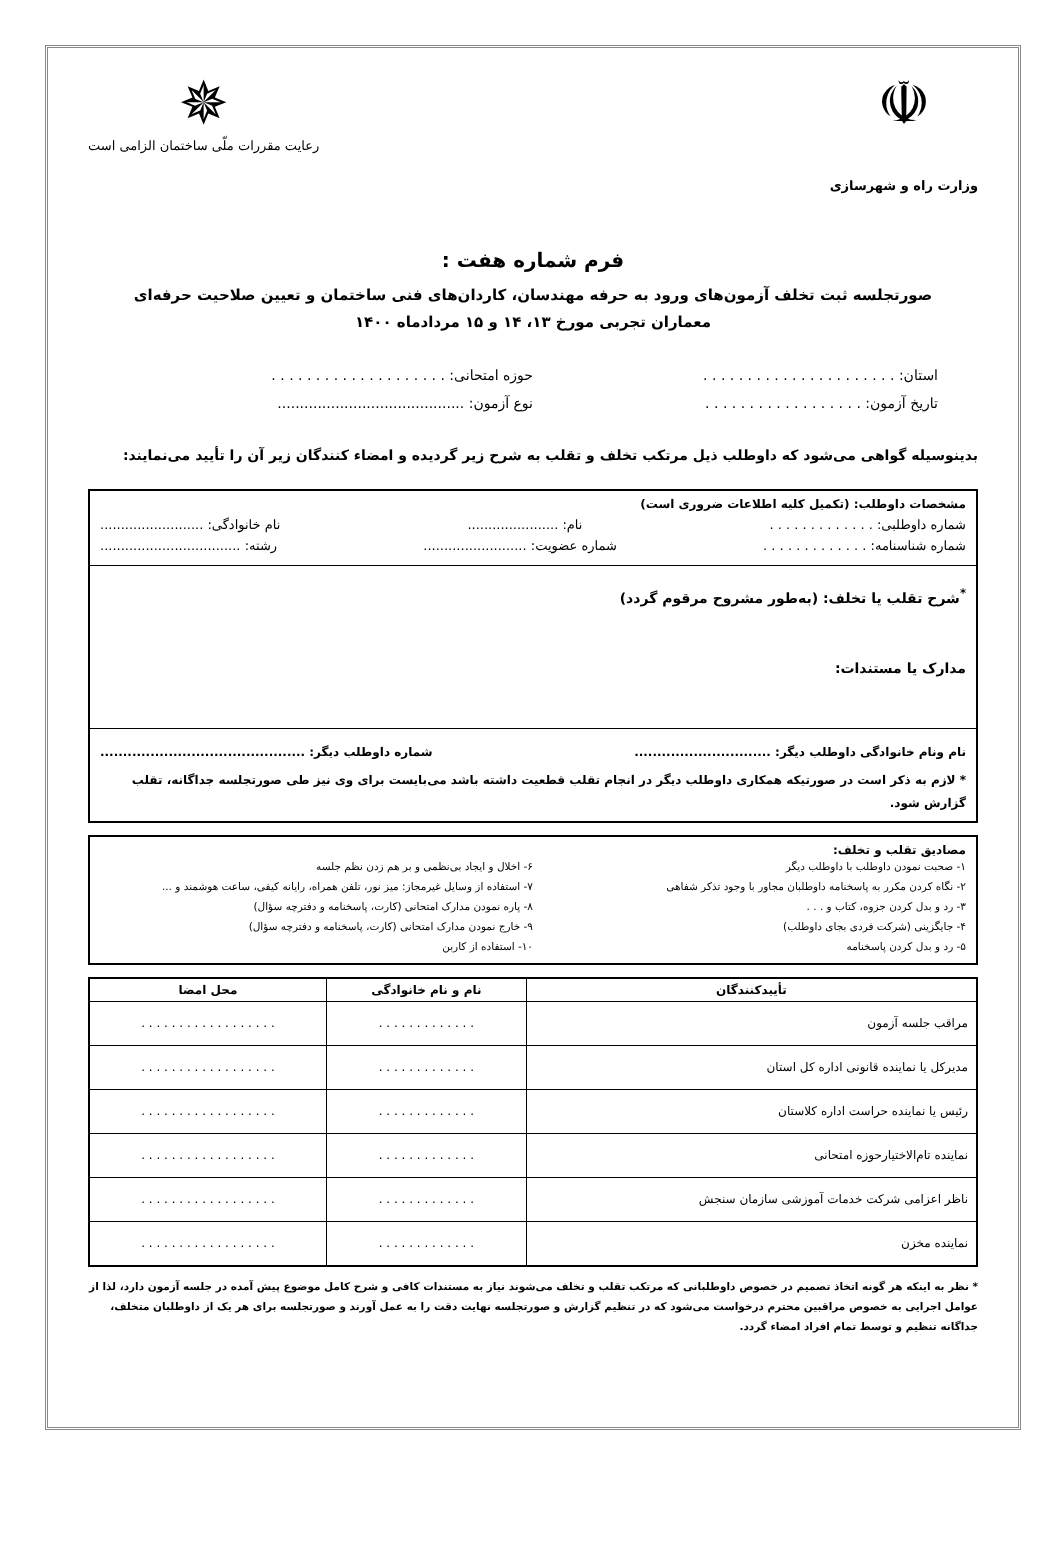☫
وزارت راه و شهرسازی
✵
رعایت مقررات ملّی ساختمان الزامی است
فرم شماره هفت :
صورتجلسه ثبت تخلف آزمون‌های ورود به حرفه مهندسان، کاردان‌های فنی ساختمان و تعیین صلاحیت حرفه‌ای
معماران تجربی مورخ ۱۳، ۱۴ و ۱۵ مردادماه ۱۴۰۰
استان: . . . . . . . . . . . . . . . . . . . . . .
حوزه امتحانی: . . . . . . . . . . . . . . . . . . . .
تاریخ آزمون: . . . . . . . . . . . . . . . . . .
نوع آزمون: ..........................................
بدینوسیله گواهی می‌شود که داوطلب ذیل مرتکب تخلف و تقلب به شرح زیر گردیده و امضاء کنندگان زیر آن را تأیید می‌نمایند:
مشخصات داوطلب: (تکمیل کلیه اطلاعات ضروری است)
شماره داوطلبی: . . . . . . . . . . . . . نام: ...................... نام خانوادگی: .........................
شماره شناسنامه: . . . . . . . . . . . . . شماره عضویت: ......................... رشته: ..................................
<sup>*</sup> شرح تقلب یا تخلف: (به‌طور مشروح مرقوم گردد)
مدارک یا مستندات:
نام ونام خانوادگی داوطلب دیگر: .............................. شماره داوطلب دیگر: .............................................
* لازم به ذکر است در صورتیکه همکاری داوطلب دیگر در انجام تقلب قطعیت داشته باشد می‌بایست برای وی نیز طی صورتجلسه جداگانه، تقلب گزارش شود.
مصادیق تقلب و تخلف:
۱- صحبت نمودن داوطلب با داوطلب دیگر
۲- نگاه کردن مکرر به پاسخنامه داوطلبان مجاور با وجود تذکر شفاهی
۳- رد و بدل کردن جزوه، کتاب و . . .
۴- جایگزینی (شرکت فردی بجای داوطلب)
۵- رد و بدل کردن پاسخنامه
۶- اخلال و ایجاد بی‌نظمی و بر هم زدن نظم جلسه
۷- استفاده از وسایل غیرمجاز: میز نور، تلفن همراه، رایانه کیفی، ساعت هوشمند و ...
۸- پاره نمودن مدارک امتحانی (کارت، پاسخنامه و دفترچه سؤال)
۹- خارج نمودن مدارک امتحانی (کارت، پاسخنامه و دفترچه سؤال)
۱۰- استفاده از کاربن
| تأییدکنندگان | نام و نام خانوادگی | محل امضا |
| --- | --- | --- |
| مراقب جلسه آزمون | . . . . . . . . . . . . . | . . . . . . . . . . . . . . . . . . |
| مدیرکل یا نماینده قانونی اداره کل استان | . . . . . . . . . . . . . | . . . . . . . . . . . . . . . . . . |
| رئیس یا نماینده حراست اداره کلاستان | . . . . . . . . . . . . . | . . . . . . . . . . . . . . . . . . |
| نماینده تام‌الاختیارحوزه امتحانی | . . . . . . . . . . . . . | . . . . . . . . . . . . . . . . . . |
| ناظر اعزامی شرکت خدمات آموزشی سازمان سنجش | . . . . . . . . . . . . . | . . . . . . . . . . . . . . . . . . |
| نماینده مخزن | . . . . . . . . . . . . . | . . . . . . . . . . . . . . . . . . |
* نظر به اینکه هر گونه اتخاذ تصمیم در خصوص داوطلبانی که مرتکب تقلب و تخلف می‌شوند نیاز به مستندات کافی و شرح کامل موضوع پیش آمده در جلسه آزمون دارد، لذا از عوامل اجرایی به خصوص مراقبین محترم درخواست می‌شود که در تنظیم گزارش و صورتجلسه نهایت دقت را به عمل آورند و صورتجلسه برای هر یک از داوطلبان متخلف، جداگانه تنظیم و توسط تمام افراد امضاء گردد.